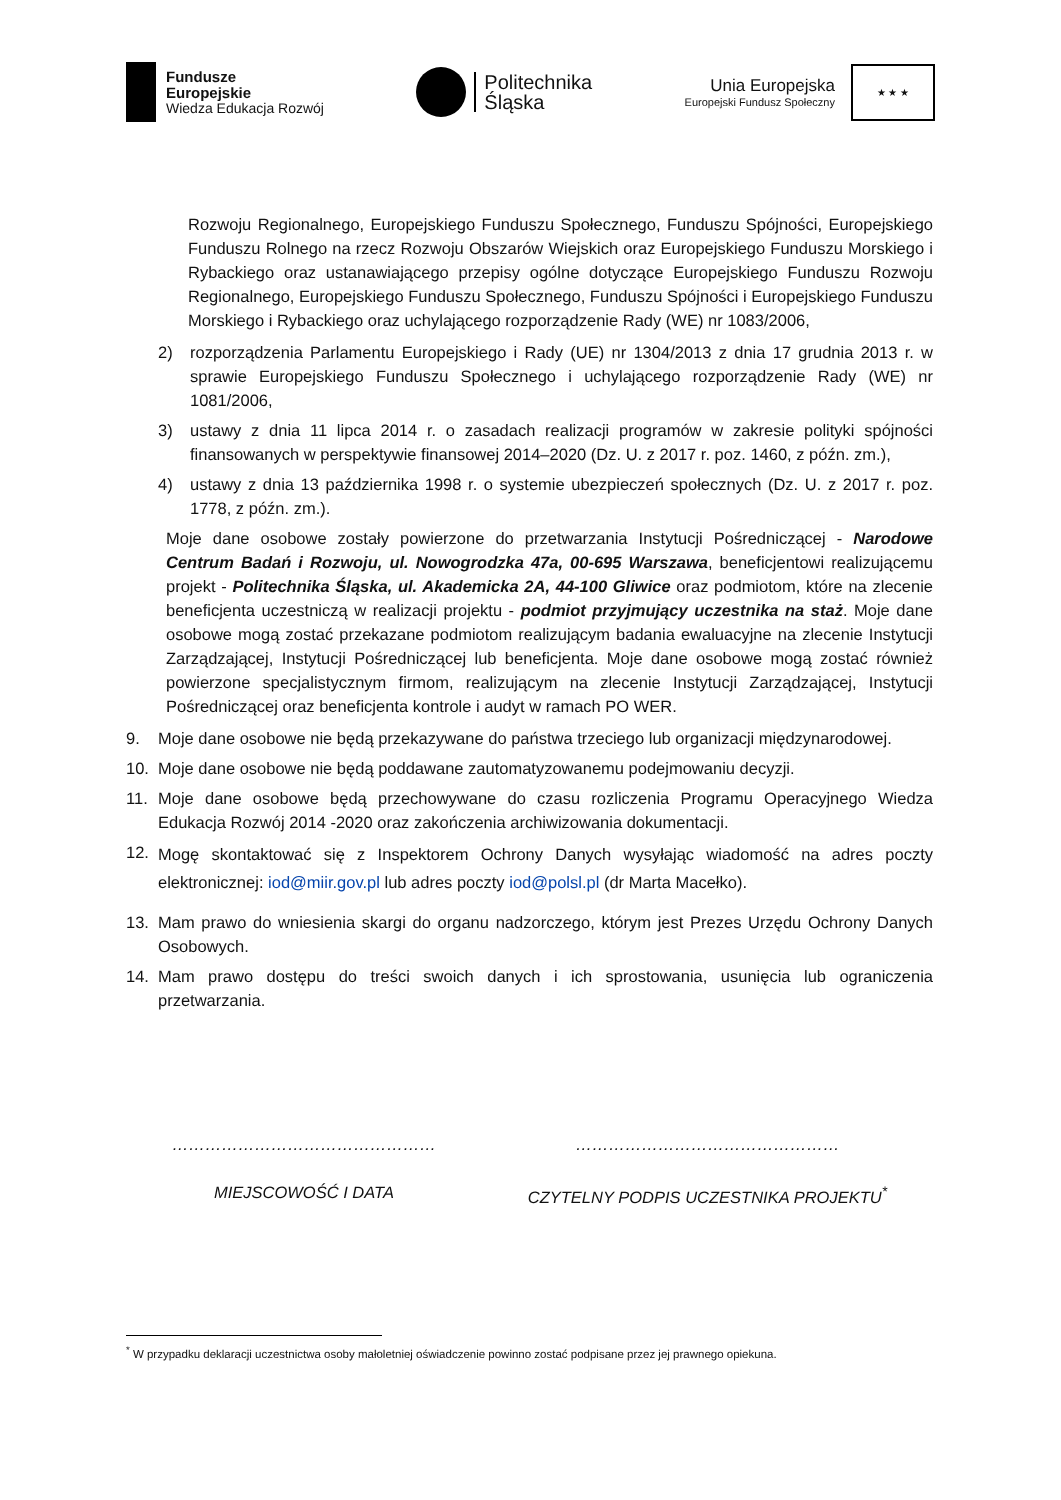Fundusze
Europejskie
Wiedza Edukacja Rozwój
Politechnika
Śląska
Unia Europejska
Europejski Fundusz Społeczny
★ ★ ★
Rozwoju Regionalnego, Europejskiego Funduszu Społecznego, Funduszu Spójności, Europejskiego Funduszu Rolnego na rzecz Rozwoju Obszarów Wiejskich oraz Europejskiego Funduszu Morskiego i Rybackiego oraz ustanawiającego przepisy ogólne dotyczące Europejskiego Funduszu Rozwoju Regionalnego, Europejskiego Funduszu Społecznego, Funduszu Spójności i Europejskiego Funduszu Morskiego i Rybackiego oraz uchylającego rozporządzenie Rady (WE) nr 1083/2006,
2) rozporządzenia Parlamentu Europejskiego i Rady (UE) nr 1304/2013 z dnia 17 grudnia 2013 r. w sprawie Europejskiego Funduszu Społecznego i uchylającego rozporządzenie Rady (WE) nr 1081/2006,
3) ustawy z dnia 11 lipca 2014 r. o zasadach realizacji programów w zakresie polityki spójności finansowanych w perspektywie finansowej 2014–2020 (Dz. U. z 2017 r. poz. 1460, z późn. zm.),
4) ustawy z dnia 13 października 1998 r. o systemie ubezpieczeń społecznych (Dz. U. z 2017 r. poz. 1778, z późn. zm.).
Moje dane osobowe zostały powierzone do przetwarzania Instytucji Pośredniczącej - Narodowe Centrum Badań i Rozwoju, ul. Nowogrodzka 47a, 00-695 Warszawa, beneficjentowi realizującemu projekt - Politechnika Śląska, ul. Akademicka 2A, 44-100 Gliwice oraz podmiotom, które na zlecenie beneficjenta uczestniczą w realizacji projektu - podmiot przyjmujący uczestnika na staż. Moje dane osobowe mogą zostać przekazane podmiotom realizującym badania ewaluacyjne na zlecenie Instytucji Zarządzającej, Instytucji Pośredniczącej lub beneficjenta. Moje dane osobowe mogą zostać również powierzone specjalistycznym firmom, realizującym na zlecenie Instytucji Zarządzającej, Instytucji Pośredniczącej oraz beneficjenta kontrole i audyt w ramach PO WER.
9. Moje dane osobowe nie będą przekazywane do państwa trzeciego lub organizacji międzynarodowej.
10. Moje dane osobowe nie będą poddawane zautomatyzowanemu podejmowaniu decyzji.
11. Moje dane osobowe będą przechowywane do czasu rozliczenia Programu Operacyjnego Wiedza Edukacja Rozwój 2014 -2020 oraz zakończenia archiwizowania dokumentacji.
12. Mogę skontaktować się z Inspektorem Ochrony Danych wysyłając wiadomość na adres poczty elektronicznej: iod@miir.gov.pl lub adres poczty iod@polsl.pl (dr Marta Macełko).
13. Mam prawo do wniesienia skargi do organu nadzorczego, którym jest Prezes Urzędu Ochrony Danych Osobowych.
14. Mam prawo dostępu do treści swoich danych i ich sprostowania, usunięcia lub ograniczenia przetwarzania.
…………………………………………
MIEJSCOWOŚĆ I DATA
…………………………………………
CZYTELNY PODPIS UCZESTNIKA PROJEKTU<sup>*</sup>
<sup>*</sup> W przypadku deklaracji uczestnictwa osoby małoletniej oświadczenie powinno zostać podpisane przez jej prawnego opiekuna.